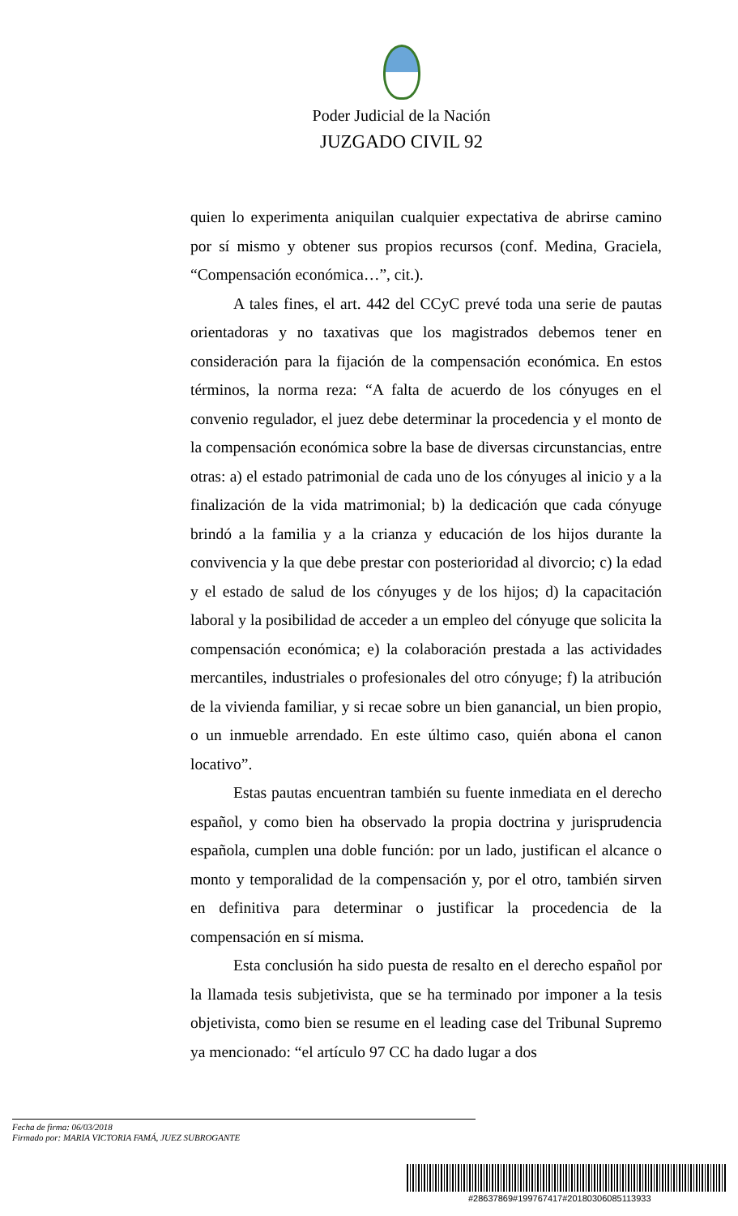Poder Judicial de la Nación
JUZGADO CIVIL 92
quien lo experimenta aniquilan cualquier expectativa de abrirse camino por sí mismo y obtener sus propios recursos (conf. Medina, Graciela, “Compensación económica…”, cit.).
A tales fines, el art. 442 del CCyC prevé toda una serie de pautas orientadoras y no taxativas que los magistrados debemos tener en consideración para la fijación de la compensación económica. En estos términos, la norma reza: “A falta de acuerdo de los cónyuges en el convenio regulador, el juez debe determinar la procedencia y el monto de la compensación económica sobre la base de diversas circunstancias, entre otras: a) el estado patrimonial de cada uno de los cónyuges al inicio y a la finalización de la vida matrimonial; b) la dedicación que cada cónyuge brindó a la familia y a la crianza y educación de los hijos durante la convivencia y la que debe prestar con posterioridad al divorcio; c) la edad y el estado de salud de los cónyuges y de los hijos; d) la capacitación laboral y la posibilidad de acceder a un empleo del cónyuge que solicita la compensación económica; e) la colaboración prestada a las actividades mercantiles, industriales o profesionales del otro cónyuge; f) la atribución de la vivienda familiar, y si recae sobre un bien ganancial, un bien propio, o un inmueble arrendado. En este último caso, quién abona el canon locativo”.
Estas pautas encuentran también su fuente inmediata en el derecho español, y como bien ha observado la propia doctrina y jurisprudencia española, cumplen una doble función: por un lado, justifican el alcance o monto y temporalidad de la compensación y, por el otro, también sirven en definitiva para determinar o justificar la procedencia de la compensación en sí misma.
Esta conclusión ha sido puesta de resalto en el derecho español por la llamada tesis subjetivista, que se ha terminado por imponer a la tesis objetivista, como bien se resume en el leading case del Tribunal Supremo ya mencionado: “el artículo 97 CC ha dado lugar a dos
Fecha de firma: 06/03/2018
Firmado por: MARIA VICTORIA FAMÁ, JUEZ SUBROGANTE
#28637869#199767417#20180306085113933